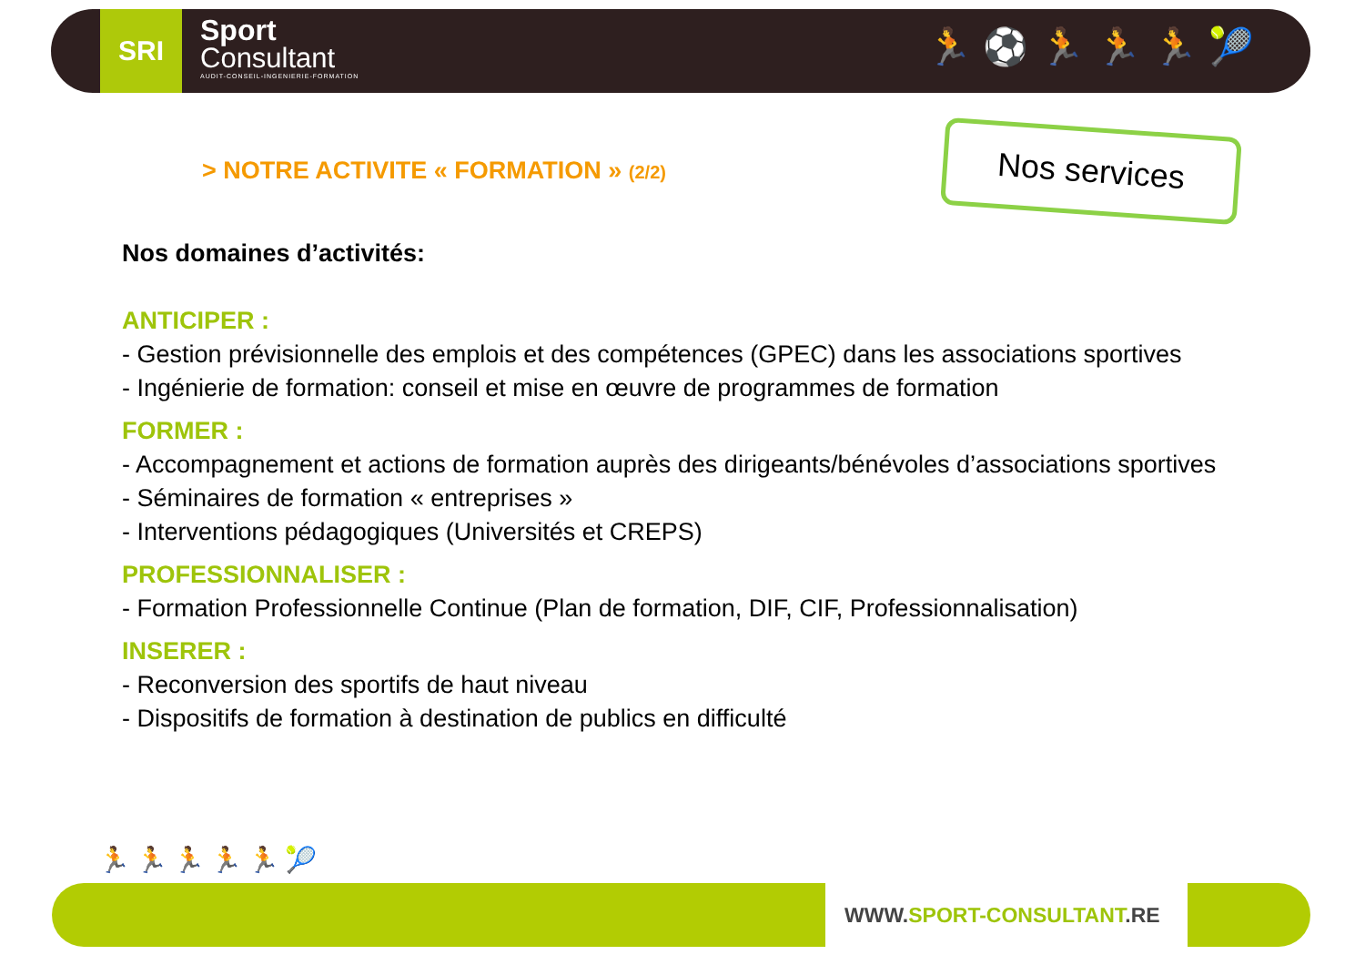SRI
Sport
Consultant
AUDIT-CONSEIL-INGENIERIE-FORMATION
🏃⚽🏃🏃🏃🎾
Nos services
> NOTRE ACTIVITE « FORMATION » (2/2)
Nos domaines d’activités:
ANTICIPER :
- Gestion prévisionnelle des emplois et des compétences (GPEC) dans les associations sportives
- Ingénierie de formation: conseil et mise en œuvre de programmes de formation
FORMER :
- Accompagnement et actions de formation auprès des dirigeants/bénévoles d’associations sportives
- Séminaires de formation « entreprises »
- Interventions pédagogiques (Universités et CREPS)
PROFESSIONNALISER :
- Formation Professionnelle Continue (Plan de formation, DIF, CIF, Professionnalisation)
INSERER :
- Reconversion des sportifs de haut niveau
- Dispositifs de formation à destination de publics en difficulté
🏃🏃🏃🏃🏃🎾
WWW.SPORT-CONSULTANT.RE